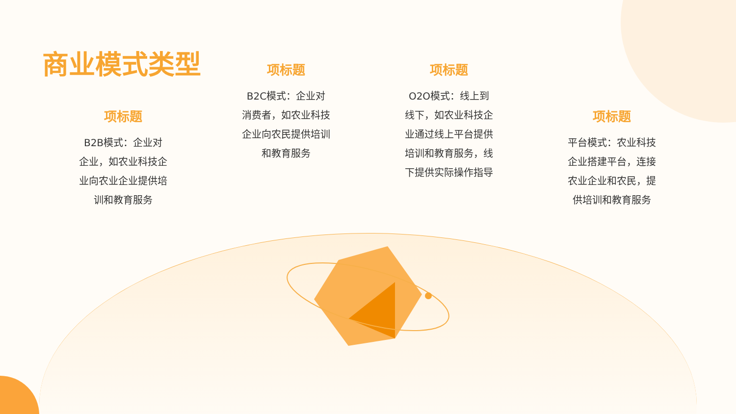商业模式类型
项标题
B2B模式：企业对企业，如农业科技企业向农业企业提供培训和教育服务
项标题
B2C模式：企业对消费者，如农业科技企业向农民提供培训和教育服务
项标题
O2O模式：线上到线下，如农业科技企业通过线上平台提供培训和教育服务，线下提供实际操作指导
项标题
平台模式：农业科技企业搭建平台，连接农业企业和农民，提供培训和教育服务